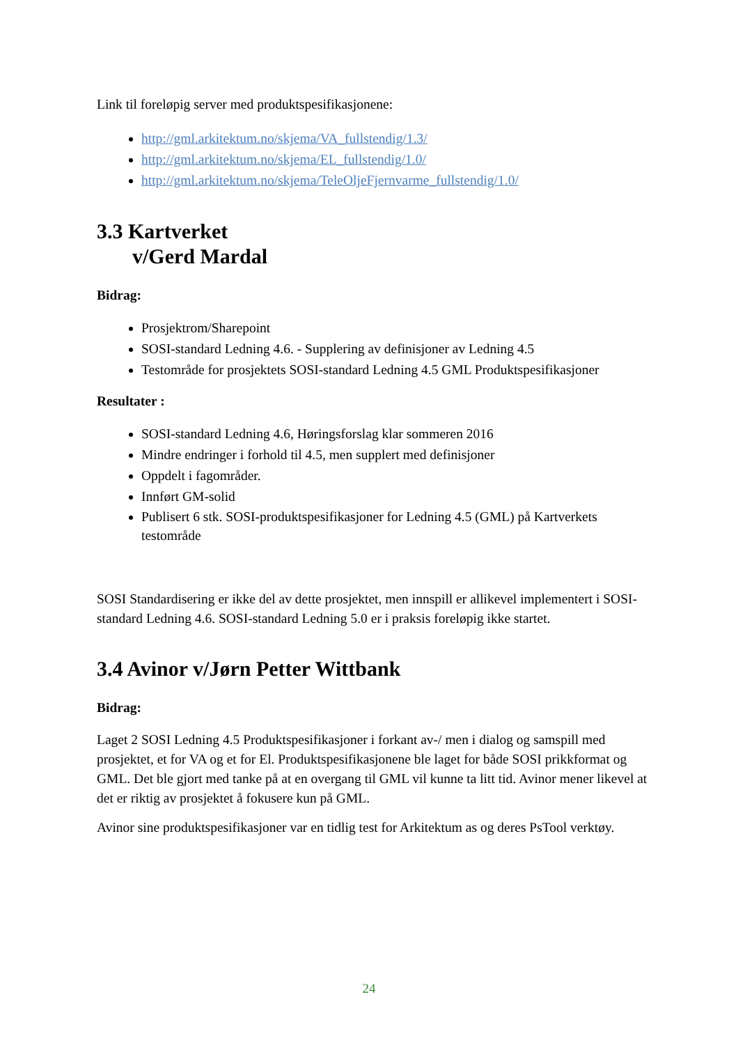Link til foreløpig server med produktspesifikasjonene:
http://gml.arkitektum.no/skjema/VA_fullstendig/1.3/
http://gml.arkitektum.no/skjema/EL_fullstendig/1.0/
http://gml.arkitektum.no/skjema/TeleOljeFjernvarme_fullstendig/1.0/
3.3 Kartverket
v/Gerd Mardal
Bidrag:
Prosjektrom/Sharepoint
SOSI-standard Ledning 4.6. - Supplering av definisjoner av Ledning 4.5
Testområde for prosjektets SOSI-standard Ledning 4.5 GML Produktspesifikasjoner
Resultater :
SOSI-standard Ledning 4.6, Høringsforslag klar sommeren 2016
Mindre endringer i forhold til 4.5, men supplert med definisjoner
Oppdelt i fagområder.
Innført GM-solid
Publisert 6 stk. SOSI-produktspesifikasjoner for Ledning 4.5 (GML) på Kartverkets testområde
SOSI Standardisering er ikke del av dette prosjektet, men innspill er allikevel implementert i SOSI-standard Ledning 4.6. SOSI-standard Ledning 5.0 er i praksis foreløpig ikke startet.
3.4 Avinor v/Jørn Petter Wittbank
Bidrag:
Laget 2 SOSI Ledning 4.5 Produktspesifikasjoner i forkant av-/ men i dialog og samspill med prosjektet, et for VA og et for El. Produktspesifikasjonene ble laget for både SOSI prikkformat og GML. Det ble gjort med tanke på at en overgang til GML vil kunne ta litt tid. Avinor mener likevel at det er riktig av prosjektet å fokusere kun på GML.
Avinor sine produktspesifikasjoner var en tidlig test for Arkitektum as og deres PsTool verktøy.
24